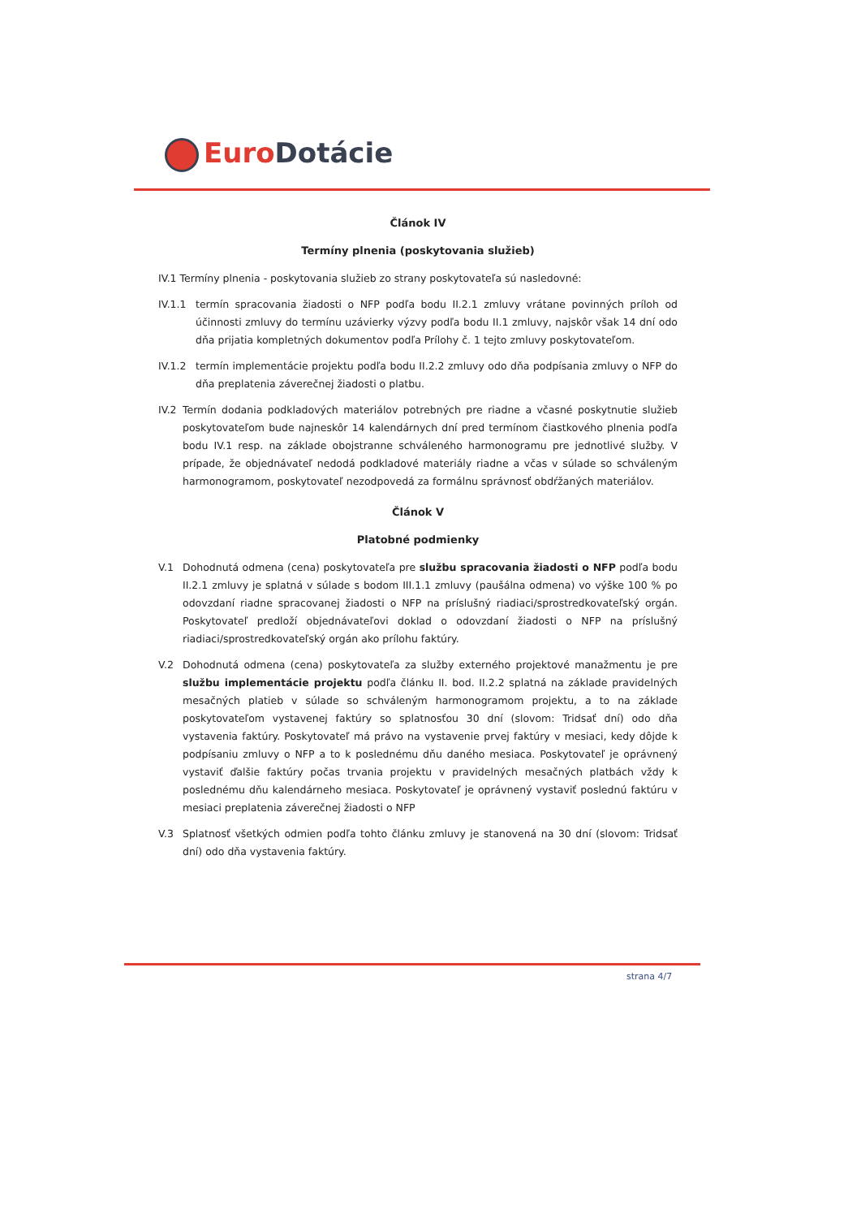Euro Dotácie
Článok IV
Termíny plnenia (poskytovania služieb)
IV.1 Termíny plnenia - poskytovania služieb zo strany poskytovateľa sú nasledovné:
IV.1.1 termín spracovania žiadosti o NFP podľa bodu II.2.1 zmluvy vrátane povinných príloh od účinnosti zmluvy do termínu uzávierky výzvy podľa bodu II.1 zmluvy, najskôr však 14 dní odo dňa prijatia kompletných dokumentov podľa Prílohy č. 1 tejto zmluvy poskytovateľom.
IV.1.2 termín implementácie projektu podľa bodu II.2.2 zmluvy odo dňa podpísania zmluvy o NFP do dňa preplatenia záverečnej žiadosti o platbu.
IV.2 Termín dodania podkladových materiálov potrebných pre riadne a včasné poskytnutie služieb poskytovateľom bude najneskôr 14 kalendárnych dní pred termínom čiastkového plnenia podľa bodu IV.1 resp. na základe obojstranne schváleného harmonogramu pre jednotlivé služby. V prípade, že objednávateľ nedodá podkladové materiály riadne a včas v súlade so schváleným harmonogramom, poskytovateľ nezodpovedá za formálnu správnosť obdŕžaných materiálov.
Článok V
Platobné podmienky
V.1 Dohodnutá odmena (cena) poskytovateľa pre službu spracovania žiadosti o NFP podľa bodu II.2.1 zmluvy je splatná v súlade s bodom III.1.1 zmluvy (paušálna odmena) vo výške 100 % po odovzdaní riadne spracovanej žiadosti o NFP na príslušný riadiaci/sprostredkovateľský orgán. Poskytovateľ predloží objednávateľovi doklad o odovzdaní žiadosti o NFP na príslušný riadiaci/sprostredkovateľský orgán ako prílohu faktúry.
V.2 Dohodnutá odmena (cena) poskytovateľa za služby externého projektové manažmentu je pre službu implementácie projektu podľa článku II. bod. II.2.2 splatná na základe pravidelných mesačných platieb v súlade so schváleným harmonogramom projektu, a to na základe poskytovateľom vystavenej faktúry so splatnosťou 30 dní (slovom: Tridsať dní) odo dňa vystavenia faktúry. Poskytovateľ má právo na vystavenie prvej faktúry v mesiaci, kedy dôjde k podpísaniu zmluvy o NFP a to k poslednému dňu daného mesiaca. Poskytovateľ je oprávnený vystaviť ďalšie faktúry počas trvania projektu v pravidelných mesačných platbách vždy k poslednému dňu kalendárneho mesiaca. Poskytovateľ je oprávnený vystaviť poslednú faktúru v mesiaci preplatenia záverečnej žiadosti o NFP
V.3 Splatnosť všetkých odmien podľa tohto článku zmluvy je stanovená na 30 dní (slovom: Tridsať dní) odo dňa vystavenia faktúry.
strana 4/7